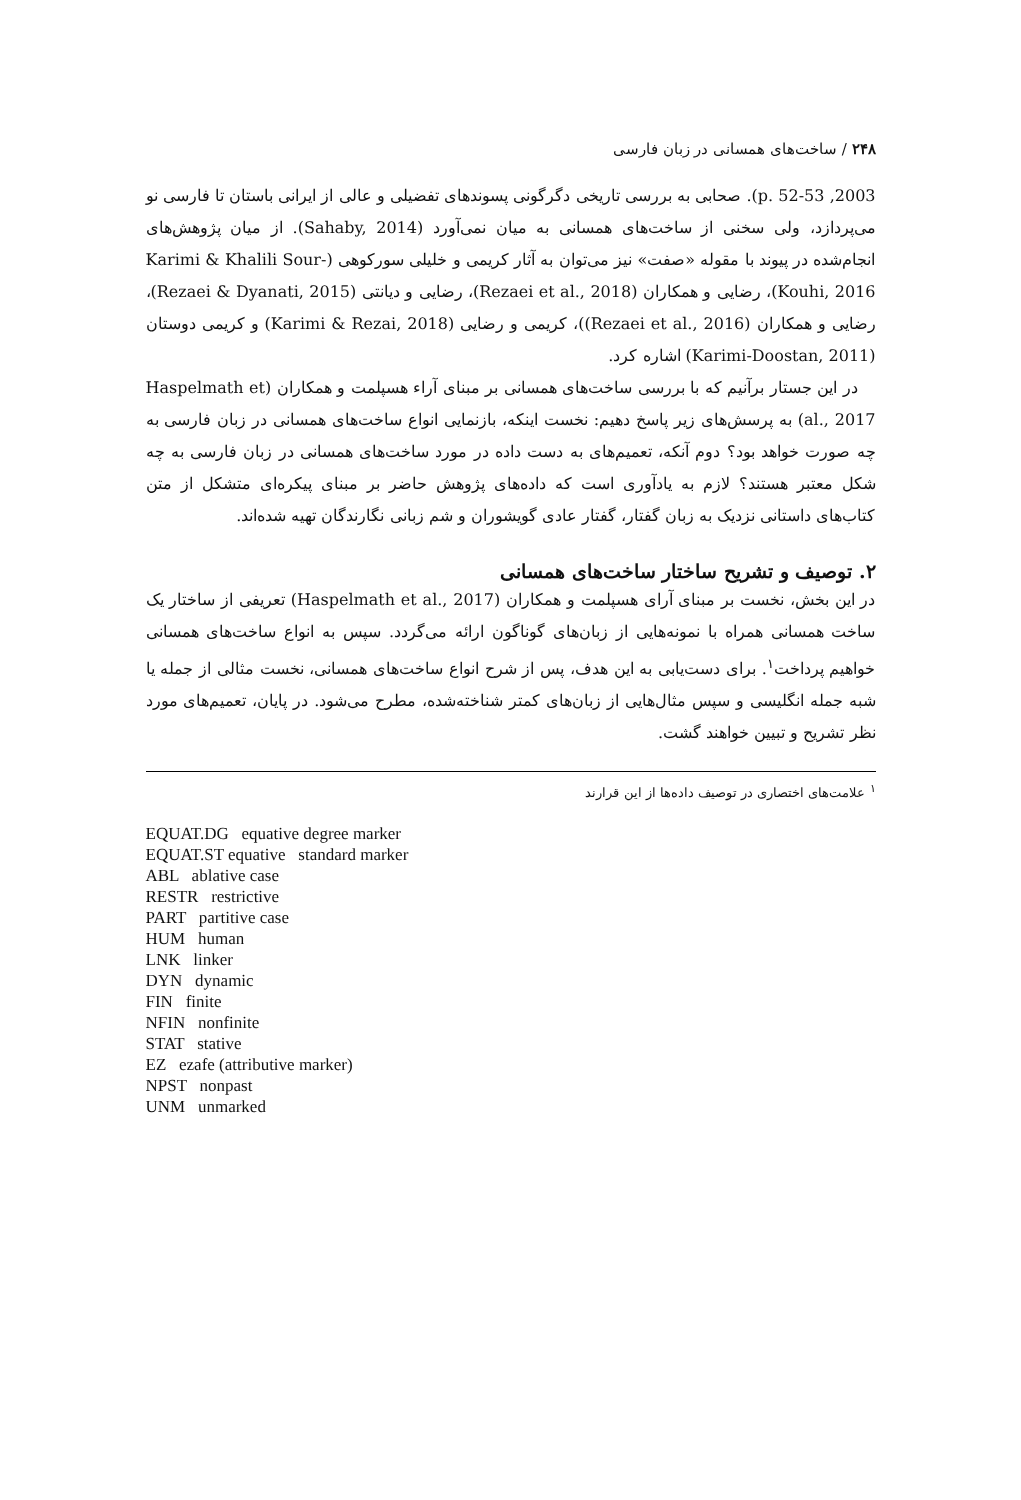۲۴۸ / ساخت‌های همسانی در زبان فارسی
2003, p. 52-53). صحابی به بررسی تاریخی دگرگونی پسوندهای تفضیلی و عالی از ایرانی باستان تا فارسی نو می‌پردازد، ولی سخنی از ساخت‌های همسانی به میان نمی‌آورد (Sahaby, 2014). از میان پژوهش‌های انجام‌شده در پیوند با مقوله «صفت» نیز می‌توان به آثار کریمی و خلیلی سورکوهی (Karimi & Khalili Sour-Kouhi, 2016)، رضایی و همکاران (Rezaei et al., 2018)، رضایی و دیانتی (Rezaei & Dyanati, 2015)، رضایی و همکاران (Rezaei et al., 2016))، کریمی و رضایی (Karimi & Rezai, 2018) و کریمی دوستان (Karimi-Doostan, 2011) اشاره کرد.
در این جستار برآنیم که با بررسی ساخت‌های همسانی بر مبنای آراء هسپلمت و همکاران (Haspelmath et al., 2017) به پرسش‌های زیر پاسخ دهیم: نخست اینکه، بازنمایی انواع ساخت‌های همسانی در زبان فارسی به چه صورت خواهد بود؟ دوم آنکه، تعمیم‌های به دست داده در مورد ساخت‌های همسانی در زبان فارسی به چه شکل معتبر هستند؟ لازم به یادآوری است که داده‌های پژوهش حاضر بر مبنای پیکره‌ای متشکل از متن کتاب‌های داستانی نزدیک به زبان گفتار، گفتار عادی گویشوران و شم زبانی نگارندگان تهیه شده‌اند.
۲. توصیف و تشریح ساختار ساخت‌های همسانی
در این بخش، نخست بر مبنای آرای هسپلمت و همکاران (Haspelmath et al., 2017) تعریفی از ساختار یک ساخت همسانی همراه با نمونه‌هایی از زبان‌های گوناگون ارائه می‌گردد. سپس به انواع ساخت‌های همسانی خواهیم پرداخت<sup>۱</sup>. برای دست‌یابی به این هدف، پس از شرح انواع ساخت‌های همسانی، نخست مثالی از جمله یا شبه جمله انگلیسی و سپس مثال‌هایی از زبان‌های کمتر شناخته‌شده، مطرح می‌شود. در پایان، تعمیم‌های مورد نظر تشریح و تبیین خواهند گشت.
<sup>۱</sup> علامت‌های اختصاری در توصیف داده‌ها از این قرارند
EQUAT.DG equative degree marker
EQUAT.ST equative standard marker
ABL ablative case
RESTR restrictive
PART partitive case
HUM human
LNK linker
DYN dynamic
FIN finite
NFIN nonfinite
STAT stative
EZ ezafe (attributive marker)
NPST nonpast
UNM unmarked